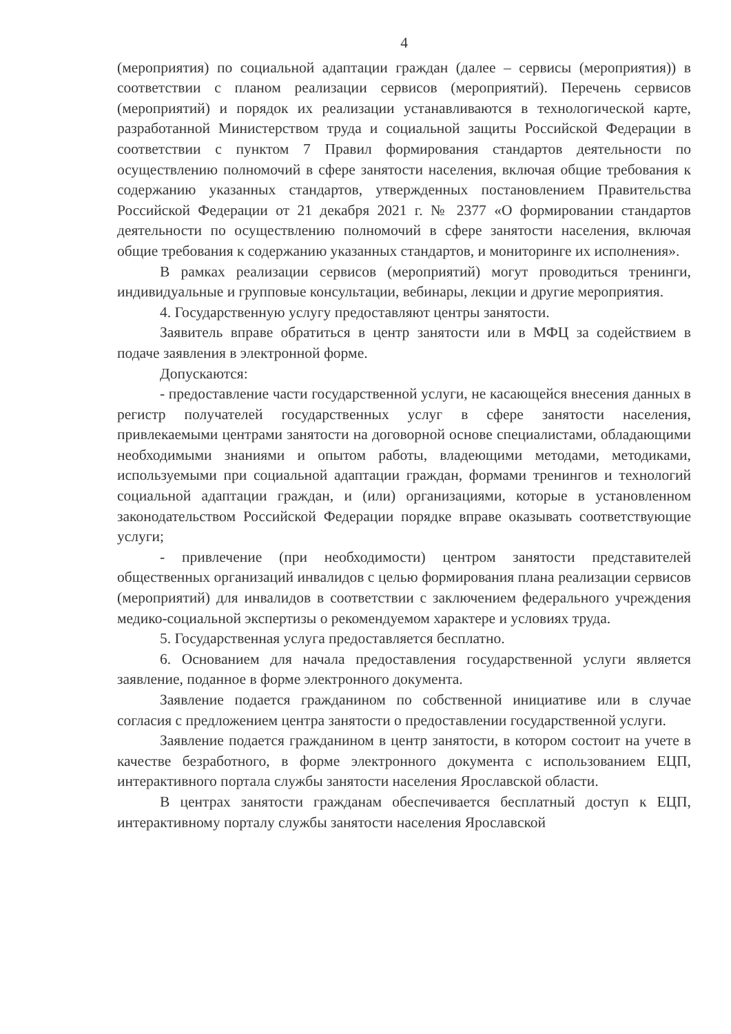4
(мероприятия) по социальной адаптации граждан (далее – сервисы (мероприятия)) в соответствии с планом реализации сервисов (мероприятий). Перечень сервисов (мероприятий) и порядок их реализации устанавливаются в технологической карте, разработанной Министерством труда и социальной защиты Российской Федерации в соответствии с пунктом 7 Правил формирования стандартов деятельности по осуществлению полномочий в сфере занятости населения, включая общие требования к содержанию указанных стандартов, утвержденных постановлением Правительства Российской Федерации от 21 декабря 2021 г. № 2377 «О формировании стандартов деятельности по осуществлению полномочий в сфере занятости населения, включая общие требования к содержанию указанных стандартов, и мониторинге их исполнения».
В рамках реализации сервисов (мероприятий) могут проводиться тренинги, индивидуальные и групповые консультации, вебинары, лекции и другие мероприятия.
4. Государственную услугу предоставляют центры занятости.
Заявитель вправе обратиться в центр занятости или в МФЦ за содействием в подаче заявления в электронной форме.
Допускаются:
- предоставление части государственной услуги, не касающейся внесения данных в регистр получателей государственных услуг в сфере занятости населения, привлекаемыми центрами занятости на договорной основе специалистами, обладающими необходимыми знаниями и опытом работы, владеющими методами, методиками, используемыми при социальной адаптации граждан, формами тренингов и технологий социальной адаптации граждан, и (или) организациями, которые в установленном законодательством Российской Федерации порядке вправе оказывать соответствующие услуги;
- привлечение (при необходимости) центром занятости представителей общественных организаций инвалидов с целью формирования плана реализации сервисов (мероприятий) для инвалидов в соответствии с заключением федерального учреждения медико-социальной экспертизы о рекомендуемом характере и условиях труда.
5. Государственная услуга предоставляется бесплатно.
6. Основанием для начала предоставления государственной услуги является заявление, поданное в форме электронного документа.
Заявление подается гражданином по собственной инициативе или в случае согласия с предложением центра занятости о предоставлении государственной услуги.
Заявление подается гражданином в центр занятости, в котором состоит на учете в качестве безработного, в форме электронного документа с использованием ЕЦП, интерактивного портала службы занятости населения Ярославской области.
В центрах занятости гражданам обеспечивается бесплатный доступ к ЕЦП, интерактивному порталу службы занятости населения Ярославской